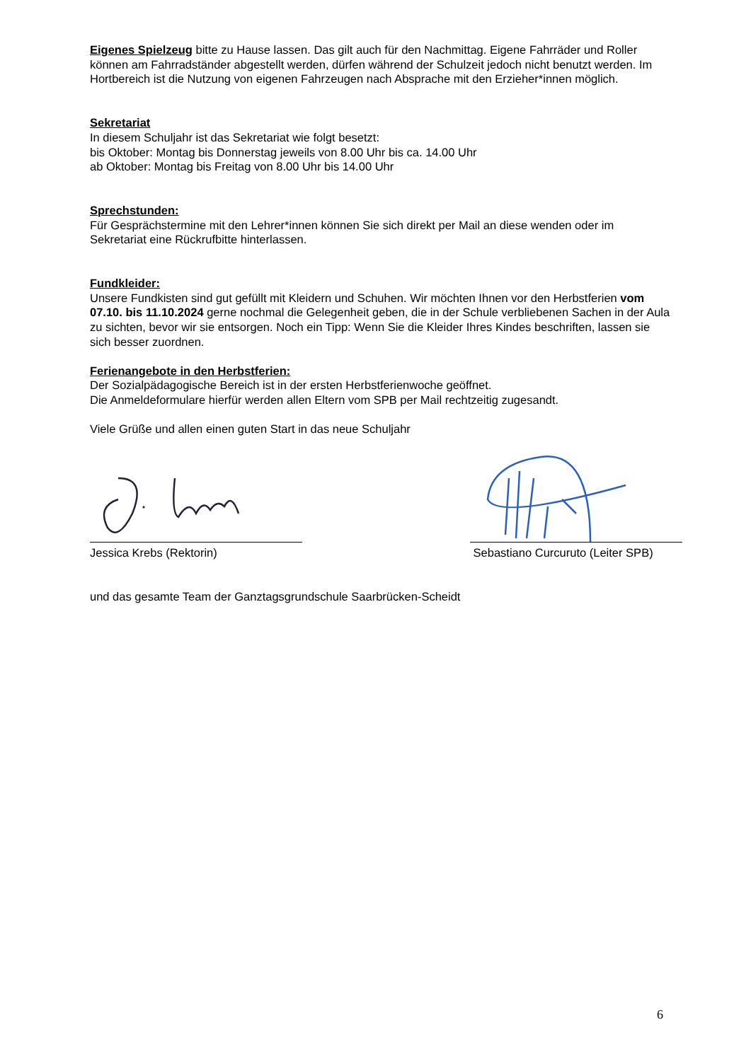Eigenes Spielzeug bitte zu Hause lassen. Das gilt auch für den Nachmittag. Eigene Fahrräder und Roller können am Fahrradständer abgestellt werden, dürfen während der Schulzeit jedoch nicht benutzt werden. Im Hortbereich ist die Nutzung von eigenen Fahrzeugen nach Absprache mit den Erzieher*innen möglich.
Sekretariat
In diesem Schuljahr ist das Sekretariat wie folgt besetzt:
bis Oktober: Montag bis Donnerstag jeweils von 8.00 Uhr bis ca. 14.00 Uhr
ab Oktober: Montag bis Freitag von 8.00 Uhr bis 14.00 Uhr
Sprechstunden:
Für Gesprächstermine mit den Lehrer*innen können Sie sich direkt per Mail an diese wenden oder im Sekretariat eine Rückrufbitte hinterlassen.
Fundkleider:
Unsere Fundkisten sind gut gefüllt mit Kleidern und Schuhen. Wir möchten Ihnen vor den Herbstferien vom 07.10. bis 11.10.2024 gerne nochmal die Gelegenheit geben, die in der Schule verbliebenen Sachen in der Aula zu sichten, bevor wir sie entsorgen. Noch ein Tipp: Wenn Sie die Kleider Ihres Kindes beschriften, lassen sie sich besser zuordnen.
Ferienangebote in den Herbstferien:
Der Sozialpädagogische Bereich ist in der ersten Herbstferienwoche geöffnet.
Die Anmeldeformulare hierfür werden allen Eltern vom SPB per Mail rechtzeitig zugesandt.
Viele Grüße und allen einen guten Start in das neue Schuljahr
Jessica Krebs (Rektorin) Sebastiano Curcuruto (Leiter SPB)
und das gesamte Team der Ganztagsgrundschule Saarbrücken-Scheidt
6